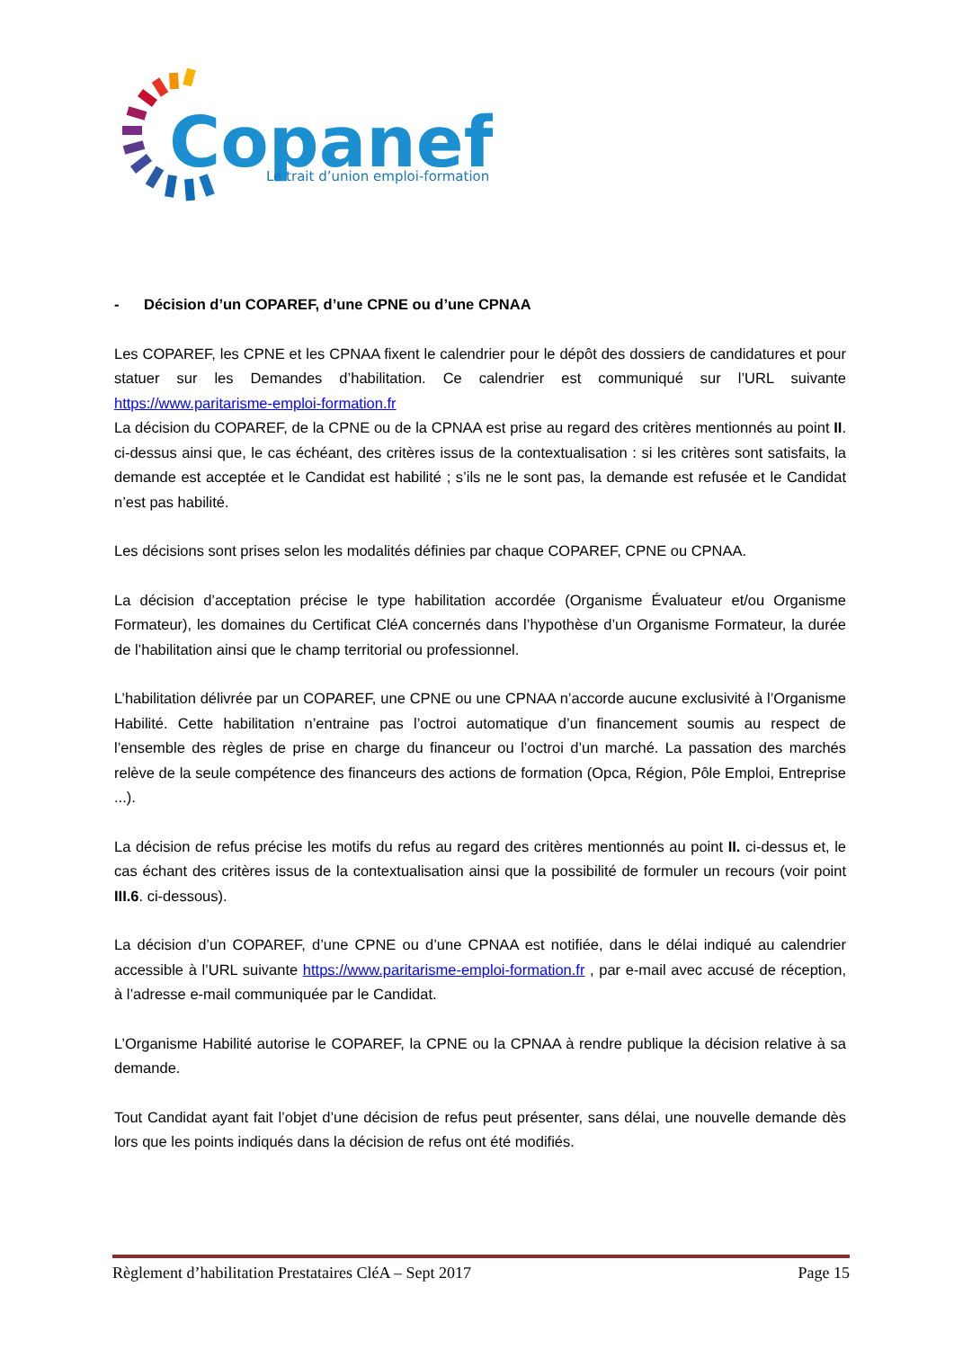Copanef
Le trait d’union emploi-formation
- Décision d’un COPAREF, d’une CPNE ou d’une CPNAA
Les COPAREF, les CPNE et les CPNAA fixent le calendrier pour le dépôt des dossiers de candidatures et pour statuer sur les Demandes d’habilitation. Ce calendrier est communiqué sur l’URL suivante https://www.paritarisme-emploi-formation.fr
La décision du COPAREF, de la CPNE ou de la CPNAA est prise au regard des critères mentionnés au point II. ci-dessus ainsi que, le cas échéant, des critères issus de la contextualisation : si les critères sont satisfaits, la demande est acceptée et le Candidat est habilité ; s’ils ne le sont pas, la demande est refusée et le Candidat n’est pas habilité.
Les décisions sont prises selon les modalités définies par chaque COPAREF, CPNE ou CPNAA.
La décision d’acceptation précise le type habilitation accordée (Organisme Évaluateur et/ou Organisme Formateur), les domaines du Certificat CléA concernés dans l’hypothèse d’un Organisme Formateur, la durée de l’habilitation ainsi que le champ territorial ou professionnel.
L’habilitation délivrée par un COPAREF, une CPNE ou une CPNAA n’accorde aucune exclusivité à l’Organisme Habilité. Cette habilitation n’entraine pas l’octroi automatique d’un financement soumis au respect de l’ensemble des règles de prise en charge du financeur ou l’octroi d’un marché. La passation des marchés relève de la seule compétence des financeurs des actions de formation (Opca, Région, Pôle Emploi, Entreprise ...).
La décision de refus précise les motifs du refus au regard des critères mentionnés au point II. ci-dessus et, le cas échant des critères issus de la contextualisation ainsi que la possibilité de formuler un recours (voir point III.6. ci-dessous).
La décision d’un COPAREF, d’une CPNE ou d’une CPNAA est notifiée, dans le délai indiqué au calendrier accessible à l’URL suivante https://www.paritarisme-emploi-formation.fr , par e-mail avec accusé de réception, à l’adresse e-mail communiquée par le Candidat.
L’Organisme Habilité autorise le COPAREF, la CPNE ou la CPNAA à rendre publique la décision relative à sa demande.
Tout Candidat ayant fait l’objet d’une décision de refus peut présenter, sans délai, une nouvelle demande dès lors que les points indiqués dans la décision de refus ont été modifiés.
Règlement d’habilitation Prestataires CléA – Sept 2017 Page 15